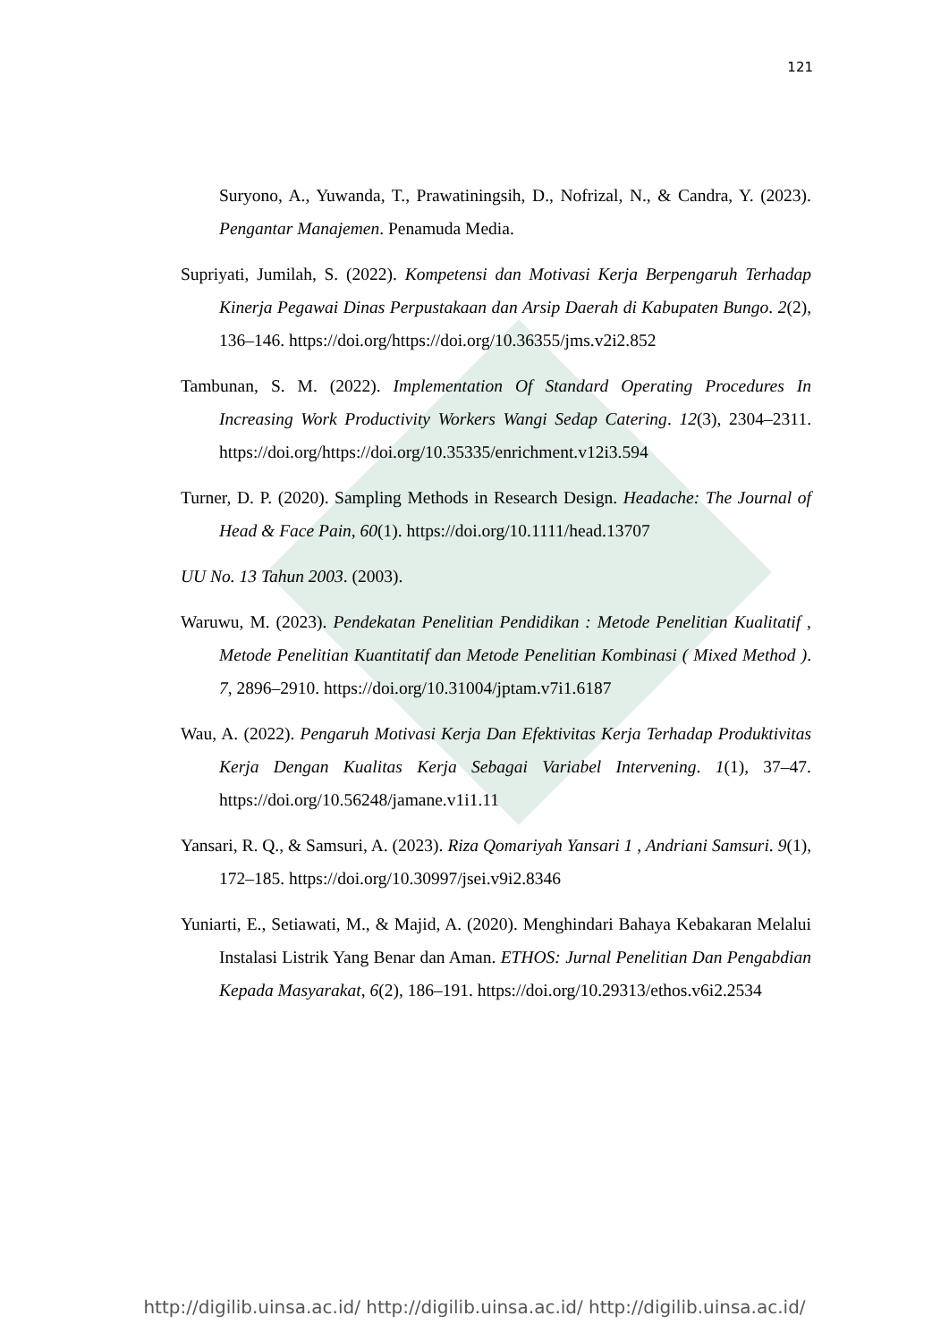121
Suryono, A., Yuwanda, T., Prawatiningsih, D., Nofrizal, N., & Candra, Y. (2023). Pengantar Manajemen. Penamuda Media.
Supriyati, Jumilah, S. (2022). Kompetensi dan Motivasi Kerja Berpengaruh Terhadap Kinerja Pegawai Dinas Perpustakaan dan Arsip Daerah di Kabupaten Bungo. 2(2), 136–146. https://doi.org/https://doi.org/10.36355/jms.v2i2.852
Tambunan, S. M. (2022). Implementation Of Standard Operating Procedures In Increasing Work Productivity Workers Wangi Sedap Catering. 12(3), 2304–2311. https://doi.org/https://doi.org/10.35335/enrichment.v12i3.594
Turner, D. P. (2020). Sampling Methods in Research Design. Headache: The Journal of Head & Face Pain, 60(1). https://doi.org/10.1111/head.13707
UU No. 13 Tahun 2003. (2003).
Waruwu, M. (2023). Pendekatan Penelitian Pendidikan : Metode Penelitian Kualitatif , Metode Penelitian Kuantitatif dan Metode Penelitian Kombinasi ( Mixed Method ). 7, 2896–2910. https://doi.org/10.31004/jptam.v7i1.6187
Wau, A. (2022). Pengaruh Motivasi Kerja Dan Efektivitas Kerja Terhadap Produktivitas Kerja Dengan Kualitas Kerja Sebagai Variabel Intervening. 1(1), 37–47. https://doi.org/10.56248/jamane.v1i1.11
Yansari, R. Q., & Samsuri, A. (2023). Riza Qomariyah Yansari 1 , Andriani Samsuri. 9(1), 172–185. https://doi.org/10.30997/jsei.v9i2.8346
Yuniarti, E., Setiawati, M., & Majid, A. (2020). Menghindari Bahaya Kebakaran Melalui Instalasi Listrik Yang Benar dan Aman. ETHOS: Jurnal Penelitian Dan Pengabdian Kepada Masyarakat, 6(2), 186–191. https://doi.org/10.29313/ethos.v6i2.2534
http://digilib.uinsa.ac.id/ http://digilib.uinsa.ac.id/ http://digilib.uinsa.ac.id/